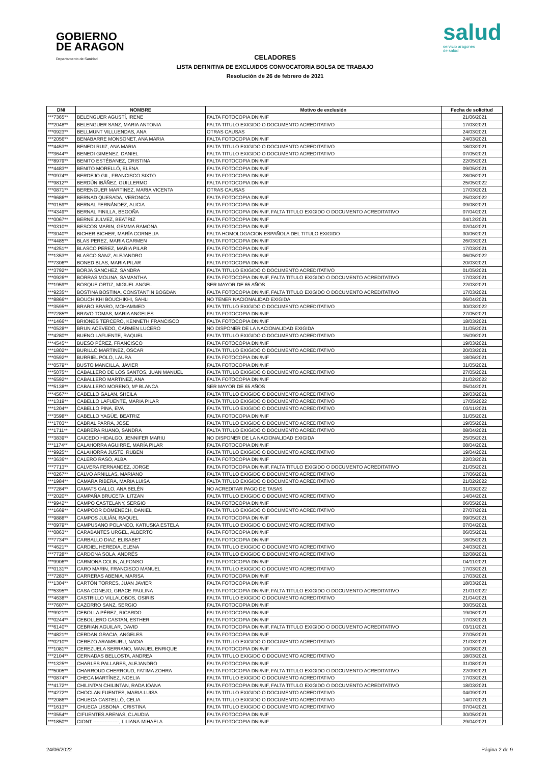GOBIERNO
DE ARAGON
Departamento de Sanidad
salud
servicio aragonés
de salud
CELADORES
LISTA DEFINITIVA DE EXCLUIDOS CONVOCATORIA BOLSA DE TRABAJO
Resolución de 26 de febrero de 2021
| DNI | NOMBRE | Motivo de exclusión | Fecha de solicitud |
| --- | --- | --- | --- |
| ***7365** | BELENGUER AGUSTÍ, IRENE | FALTA FOTOCOPIA DNI/NIF | 21/06/2021 |
| ***2048** | BELENGUER SANZ, MARIA ANTONIA | FALTA TITULO EXIGIDO O DOCUMENTO ACREDITATIVO | 17/03/2021 |
| ***0923** | BELLMUNT VILLUENDAS, ANA | OTRAS CAUSAS | 24/03/2021 |
| ***2056** | BENABARRE MONSONET, ANA MARIA | FALTA FOTOCOPIA DNI/NIF | 24/03/2021 |
| ***4453** | BENEDI RUIZ, ANA MARIA | FALTA TITULO EXIGIDO O DOCUMENTO ACREDITATIVO | 18/03/2021 |
| ***3644** | BENEDI GIMENEZ, DANIEL | FALTA TITULO EXIGIDO O DOCUMENTO ACREDITATIVO | 07/05/2021 |
| ***8979** | BENITO ESTÉBANEZ, CRISTINA | FALTA FOTOCOPIA DNI/NIF | 22/05/2021 |
| ***4483** | BENITO MORELLÓ, ELENA | FALTA FOTOCOPIA DNI/NIF | 09/05/2021 |
| ***0974** | BERDEJO GIL, FRANCISCO SIXTO | FALTA FOTOCOPIA DNI/NIF | 28/06/2021 |
| ***9812** | BERDÚN IBÁÑEZ, GUILLERMO | FALTA FOTOCOPIA DNI/NIF | 25/05/2022 |
| ***0871** | BERENGUER MARTINEZ, MARIA VICENTA | OTRAS CAUSAS | 17/03/2021 |
| ***9686** | BERNAD QUESADA, VERONICA | FALTA FOTOCOPIA DNI/NIF | 25/03/2022 |
| ***0159** | BERNAL FERNÁNDEZ, ALICIA | FALTA FOTOCOPIA DNI/NIF | 09/08/2021 |
| ***4349** | BERNAL PINILLA, BEGOÑA | FALTA FOTOCOPIA DNI/NIF, FALTA TITULO EXIGIDO O DOCUMENTO ACREDITATIVO | 07/04/2021 |
| ***0067** | BERNE JULVEZ, BEATRIZ | FALTA FOTOCOPIA DNI/NIF | 04/12/2021 |
| ***0310** | BESCOS MARIN, GEMMA RAMONA | FALTA FOTOCOPIA DNI/NIF | 02/04/2021 |
| ***3040** | BICHER BICHER, MARÍA CORNELIA | FALTA HOMOLOGACION ESPAÑOLA DEL TITULO EXIGIDO | 30/06/2021 |
| ***4485** | BLAS PEREZ, MARIA CARMEN | FALTA FOTOCOPIA DNI/NIF | 26/03/2021 |
| ***4251** | BLASCO PEREZ, MARIA PILAR | FALTA FOTOCOPIA DNI/NIF | 17/03/2021 |
| ***1353** | BLASCO SANZ, ALEJANDRO | FALTA FOTOCOPIA DNI/NIF | 06/05/2022 |
| ***7306** | BONED BLAS, MARIA PILAR | FALTA FOTOCOPIA DNI/NIF | 20/03/2021 |
| ***3792** | BORJA SANCHEZ, SANDRA | FALTA TITULO EXIGIDO O DOCUMENTO ACREDITATIVO | 01/05/2021 |
| ***0926** | BORRAS MOLINA, SAMANTHA | FALTA FOTOCOPIA DNI/NIF, FALTA TITULO EXIGIDO O DOCUMENTO ACREDITATIVO | 17/03/2021 |
| ***1959** | BOSQUE ORTIZ, MIGUEL ANGEL | SER MAYOR DE 65 AÑOS | 22/03/2021 |
| ***9235** | BOSTINA BOSTINA, CONSTANTIN BOGDAN | FALTA FOTOCOPIA DNI/NIF, FALTA TITULO EXIGIDO O DOCUMENTO ACREDITATIVO | 17/03/2021 |
| ***8866** | BOUCHIKHI BOUCHIKHI, SAHLI | NO TENER NACIONALIDAD EXIGIDA | 06/04/2021 |
| ***3595** | BRARO BRARO, MOHAMMED | FALTA TITULO EXIGIDO O DOCUMENTO ACREDITATIVO | 30/03/2022 |
| ***7285** | BRAVO TOMAS, MARIA ANGELES | FALTA FOTOCOPIA DNI/NIF | 27/05/2021 |
| ***1466** | BRIONES TERCERO, KENNETH FRANCISCO | FALTA FOTOCOPIA DNI/NIF | 18/03/2021 |
| ***0528** | BRUN ACEVEDO, CARMEN LUCERO | NO DISPONER DE LA NACIONALIDAD EXIGIDA | 31/05/2021 |
| ***4280** | BUENO LAFUENTE, RAQUEL | FALTA TITULO EXIGIDO O DOCUMENTO ACREDITATIVO | 15/09/2021 |
| ***4545** | BUESO PÉREZ, FRANCISCO | FALTA FOTOCOPIA DNI/NIF | 19/03/2021 |
| ***1802** | BURILLO MARTINEZ, OSCAR | FALTA TITULO EXIGIDO O DOCUMENTO ACREDITATIVO | 20/03/2021 |
| ***0592** | BURRIEL POLO, LAURA | FALTA FOTOCOPIA DNI/NIF | 18/06/2021 |
| ***0579** | BUSTO MANCILLA, JAVIER | FALTA FOTOCOPIA DNI/NIF | 31/05/2021 |
| ***5075** | CABALLERO DE LOS SANTOS, JUAN MANUEL | FALTA TITULO EXIGIDO O DOCUMENTO ACREDITATIVO | 27/05/2021 |
| ***6592** | CABALLERO MARTINEZ, ANA | FALTA FOTOCOPIA DNI/NIF | 21/02/2022 |
| ***5138** | CABALLERO MORENO, Mª BLANCA | SER MAYOR DE 65 AÑOS | 05/04/2021 |
| ***4567** | CABELLO GALAN, SHEILA | FALTA TITULO EXIGIDO O DOCUMENTO ACREDITATIVO | 29/03/2021 |
| ***1319** | CABELLO LAFUENTE, MARIA PILAR | FALTA TITULO EXIGIDO O DOCUMENTO ACREDITATIVO | 17/05/2022 |
| ***1204** | CABELLO PINA, EVA | FALTA TITULO EXIGIDO O DOCUMENTO ACREDITATIVO | 03/11/2021 |
| ***3598** | CABELLO YAGÜE, BEATRIZ | FALTA FOTOCOPIA DNI/NIF | 31/05/2021 |
| ***1703** | CABRAL PARRA, JOSE | FALTA TITULO EXIGIDO O DOCUMENTO ACREDITATIVO | 19/05/2021 |
| ***1711** | CABRERA RUANO, SANDRA | FALTA TITULO EXIGIDO O DOCUMENTO ACREDITATIVO | 08/04/2021 |
| ***3839** | CAICEDO HIDALGO, JENNIFER MARIU | NO DISPONER DE LA NACIONALIDAD EXIGIDA | 25/05/2021 |
| ***1174** | CALAHORRA AGUIRRE, MARÍA PILAR | FALTA FOTOCOPIA DNI/NIF | 08/04/2021 |
| ***9925** | CALAHORRA JUSTE, RUBEN | FALTA TITULO EXIGIDO O DOCUMENTO ACREDITATIVO | 19/04/2021 |
| ***3636** | CALERO RASO, ALBA | FALTA FOTOCOPIA DNI/NIF | 22/03/2021 |
| ***7713** | CALVERA FERNANDEZ, JORGE | FALTA FOTOCOPIA DNI/NIF, FALTA TITULO EXIGIDO O DOCUMENTO ACREDITATIVO | 21/05/2021 |
| ***0267** | CALVO ARNILLAS, MARIANO | FALTA TITULO EXIGIDO O DOCUMENTO ACREDITATIVO | 17/06/2021 |
| ***1984** | CAMARA RIBERA, MARIA LUISA | FALTA TITULO EXIGIDO O DOCUMENTO ACREDITATIVO | 21/02/2022 |
| ***7284** | CAMATS GALLO, ANA BELÉN | NO ACREDITAR PAGO DE TASAS | 31/03/2022 |
| ***2020** | CAMPAÑA BRUCETA, LITZAN | FALTA TITULO EXIGIDO O DOCUMENTO ACREDITATIVO | 14/04/2021 |
| ***9942** | CAMPO CASTELANY, SERGIO | FALTA FOTOCOPIA DNI/NIF | 06/05/2021 |
| ***1669** | CAMPOOR DOMENECH, DANIEL | FALTA TITULO EXIGIDO O DOCUMENTO ACREDITATIVO | 27/07/2021 |
| ***9888** | CAMPOS JULIÁN, RAQUEL | FALTA FOTOCOPIA DNI/NIF | 09/05/2021 |
| ***0979** | CAMPUSANO POLANCO, KATIUSKA ESTELA | FALTA TITULO EXIGIDO O DOCUMENTO ACREDITATIVO | 07/04/2021 |
| ***0863** | CARABANTES URGEL, ALBERTO | FALTA FOTOCOPIA DNI/NIF | 06/05/2021 |
| ***7734** | CARBALLO DIAZ, ELISABET | FALTA FOTOCOPIA DNI/NIF | 18/05/2021 |
| ***4621** | CARDIEL HEREDIA, ELENA | FALTA TITULO EXIGIDO O DOCUMENTO ACREDITATIVO | 24/03/2021 |
| ***7728** | CARDONA SOLA, ANDRÉS | FALTA TITULO EXIGIDO O DOCUMENTO ACREDITATIVO | 02/08/2021 |
| ***9906** | CARMONA COLIN, ALFONSO | FALTA FOTOCOPIA DNI/NIF | 04/11/2021 |
| ***0131** | CARO MARIN, FRANCISCO MANUEL | FALTA TITULO EXIGIDO O DOCUMENTO ACREDITATIVO | 17/03/2021 |
| ***7283** | CARRERAS ABENIA, MARISA | FALTA FOTOCOPIA DNI/NIF | 17/03/2021 |
| ***1304** | CARTÓN TORRES, JUAN JAVIER | FALTA FOTOCOPIA DNI/NIF | 18/03/2021 |
| ***5395** | CASA CONEJO, GRACE PAULINA | FALTA FOTOCOPIA DNI/NIF, FALTA TITULO EXIGIDO O DOCUMENTO ACREDITATIVO | 21/01/2022 |
| ***4638** | CASTRILLO VILLALOBOS, OSIRIS | FALTA TITULO EXIGIDO O DOCUMENTO ACREDITATIVO | 21/04/2021 |
| ***7607** | CAZORRO SANZ, SERGIO | FALTA FOTOCOPIA DNI/NIF | 30/05/2021 |
| ***9921** | CEBOLLA PÉREZ, RICARDO | FALTA FOTOCOPIA DNI/NIF | 19/06/2021 |
| ***0244** | CEBOLLERO CASTAN, ESTHER | FALTA FOTOCOPIA DNI/NIF | 17/03/2021 |
| ***6140** | CEBRIAN AGUILAR, DAVID | FALTA FOTOCOPIA DNI/NIF, FALTA TITULO EXIGIDO O DOCUMENTO ACREDITATIVO | 03/11/2021 |
| ***4821** | CERDAN GRACIA, ANGELES | FALTA FOTOCOPIA DNI/NIF | 27/05/2021 |
| ***0210** | CEREZO ARAMBURU, NADIA | FALTA TITULO EXIGIDO O DOCUMENTO ACREDITATIVO | 21/03/2021 |
| ***1081** | CEREZUELA SERRANO, MANUEL ENRIQUE | FALTA FOTOCOPIA DNI/NIF | 10/08/2021 |
| ***2104** | CERNADAS BELLOSTA, ANDREA | FALTA TITULO EXIGIDO O DOCUMENTO ACREDITATIVO | 18/03/2021 |
| ***1325** | CHARLES PALLARES, ALEJANDRO | FALTA FOTOCOPIA DNI/NIF | 31/08/2021 |
| ***5005** | CHARROUD CHERROUD, FATIMA ZOHRA | FALTA FOTOCOPIA DNI/NIF, FALTA TITULO EXIGIDO O DOCUMENTO ACREDITATIVO | 22/09/2021 |
| ***0874** | CHECA MARTÍNEZ, NOELIA | FALTA TITULO EXIGIDO O DOCUMENTO ACREDITATIVO | 17/03/2021 |
| ***4172** | CHILINTAN CHILINTAN, RADA IOANA | FALTA FOTOCOPIA DNI/NIF, FALTA TITULO EXIGIDO O DOCUMENTO ACREDITATIVO | 18/03/2021 |
| ***4272** | CHOCLAN FUENTES, MARIA LUISA | FALTA TITULO EXIGIDO O DOCUMENTO ACREDITATIVO | 04/09/2021 |
| ***2086** | CHUECA CASTELLÓ, CELIA | FALTA TITULO EXIGIDO O DOCUMENTO ACREDITATIVO | 14/07/2021 |
| ***1613** | CHUECA LISBONA , CRISTINA | FALTA TITULO EXIGIDO O DOCUMENTO ACREDITATIVO | 07/04/2021 |
| ***3554** | CIFUENTES ARENAS, CLAUDIA | FALTA FOTOCOPIA DNI/NIF | 30/05/2021 |
| ***1850** | CIONT ----------------, LILIANA-MIHAELA | FALTA FOTOCOPIA DNI/NIF | 29/04/2021 |
24/06/2022 Página 2 de 9